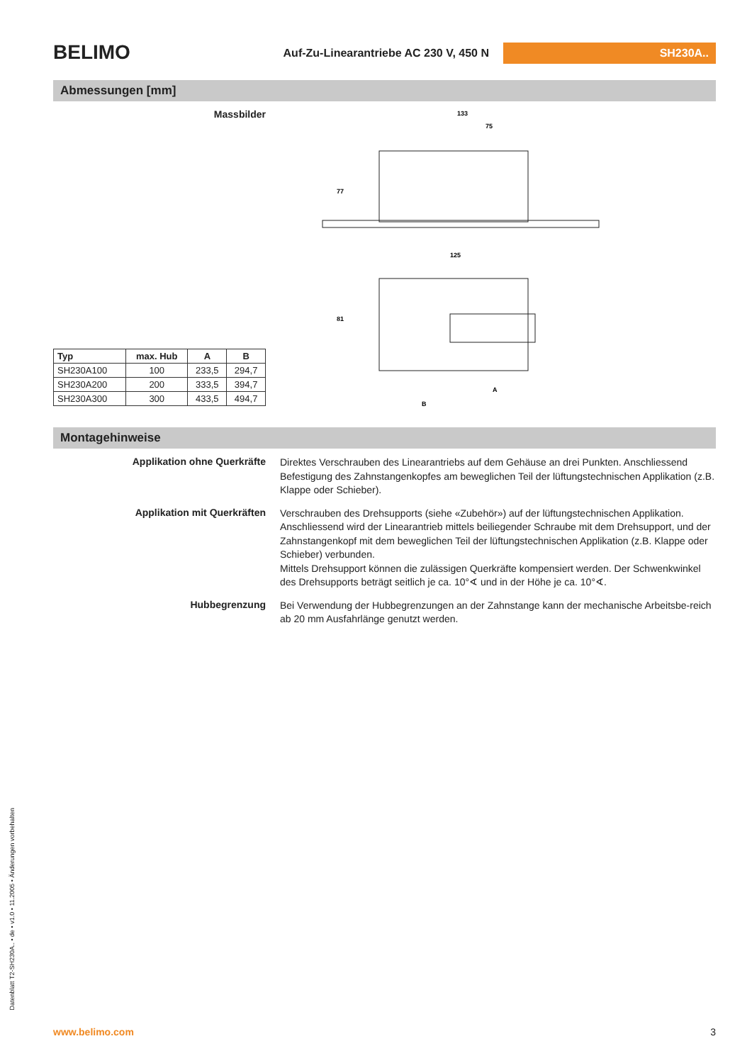BELIMO
Auf-Zu-Linearantriebe AC 230 V, 450 N
SH230A..
Abmessungen [mm]
Massbilder
| Typ | max. Hub | A | B |
| --- | --- | --- | --- |
| SH230A100 | 100 | 233,5 | 294,7 |
| SH230A200 | 200 | 333,5 | 394,7 |
| SH230A300 | 300 | 433,5 | 494,7 |
133
75
125
77
81
A
B
Montagehinweise
Applikation ohne Querkräfte
Direktes Verschrauben des Linearantriebs auf dem Gehäuse an drei Punkten. Anschliessend Befestigung des Zahnstangenkopfes am beweglichen Teil der lüftungstechnischen Applikation (z.B. Klappe oder Schieber).
Applikation mit Querkräften
Verschrauben des Drehsupports (siehe «Zubehör») auf der lüftungstechnischen Applikation. Anschliessend wird der Linearantrieb mittels beiliegender Schraube mit dem Drehsupport, und der Zahnstangenkopf mit dem beweglichen Teil der lüftungstechnischen Applikation (z.B. Klappe oder Schieber) verbunden.
Mittels Drehsupport können die zulässigen Querkräfte kompensiert werden. Der Schwenkwinkel des Drehsupports beträgt seitlich je ca. 10°∢ und in der Höhe je ca. 10°∢.
Hubbegrenzung
Bei Verwendung der Hubbegrenzungen an der Zahnstange kann der mechanische Arbeitsbe-reich ab 20 mm Ausfahrlänge genutzt werden.
Datenblatt T2-SH230A.. • de • v1.0 • 11.2005 • Änderungen vorbehalten
www.belimo.com 3